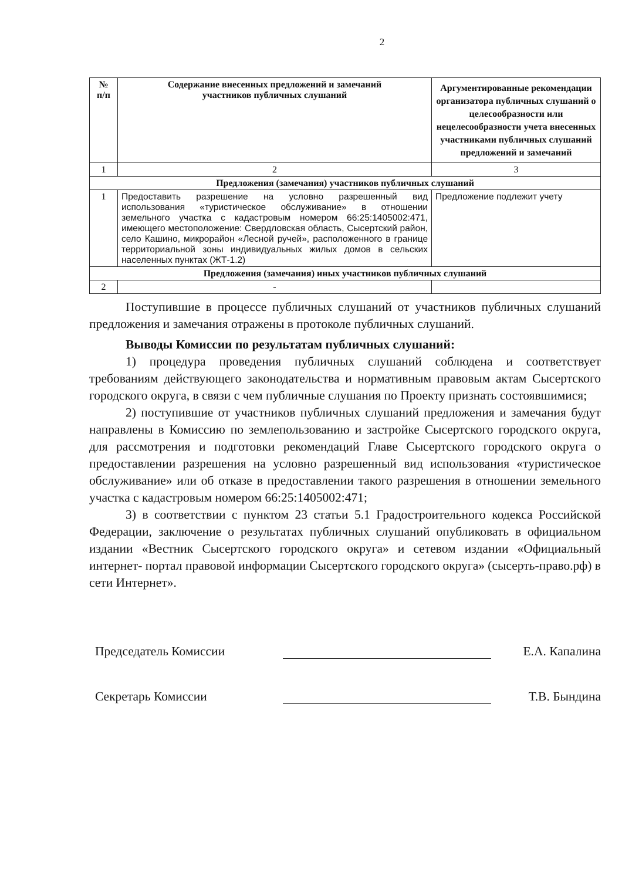2
| № п/п | Содержание внесенных предложений и замечаний участников публичных слушаний | Аргументированные рекомендации организатора публичных слушаний о целесообразности или нецелесообразности учета внесенных участниками публичных слушаний предложений и замечаний |
| --- | --- | --- |
| 1 | 2 | 3 |
| Предложения (замечания) участников публичных слушаний | | |
| 1 | Предоставить разрешение на условно разрешенный вид использования «туристическое обслуживание» в отношении земельного участка с кадастровым номером 66:25:1405002:471, имеющего местоположение: Свердловская область, Сысертский район, село Кашино, микрорайон «Лесной ручей», расположенного в границе территориальной зоны индивидуальных жилых домов в сельских населенных пунктах (ЖТ-1.2) | Предложение подлежит учету |
| Предложения (замечания) иных участников публичных слушаний | | |
| 2 | - | |
Поступившие в процессе публичных слушаний от участников публичных слушаний предложения и замечания отражены в протоколе публичных слушаний.
Выводы Комиссии по результатам публичных слушаний:
1) процедура проведения публичных слушаний соблюдена и соответствует требованиям действующего законодательства и нормативным правовым актам Сысертского городского округа, в связи с чем публичные слушания по Проекту признать состоявшимися;
2) поступившие от участников публичных слушаний предложения и замечания будут направлены в Комиссию по землепользованию и застройке Сысертского городского округа, для рассмотрения и подготовки рекомендаций Главе Сысертского городского округа о предоставлении разрешения на условно разрешенный вид использования «туристическое обслуживание» или об отказе в предоставлении такого разрешения в отношении земельного участка с кадастровым номером 66:25:1405002:471;
3) в соответствии с пунктом 23 статьи 5.1 Градостроительного кодекса Российской Федерации, заключение о результатах публичных слушаний опубликовать в официальном издании «Вестник Сысертского городского округа» и сетевом издании «Официальный интернет- портал правовой информации Сысертского городского округа» (сысерть-право.рф) в сети Интернет».
Председатель Комиссии
Е.А. Капалина
Секретарь Комиссии
Т.В. Бындина